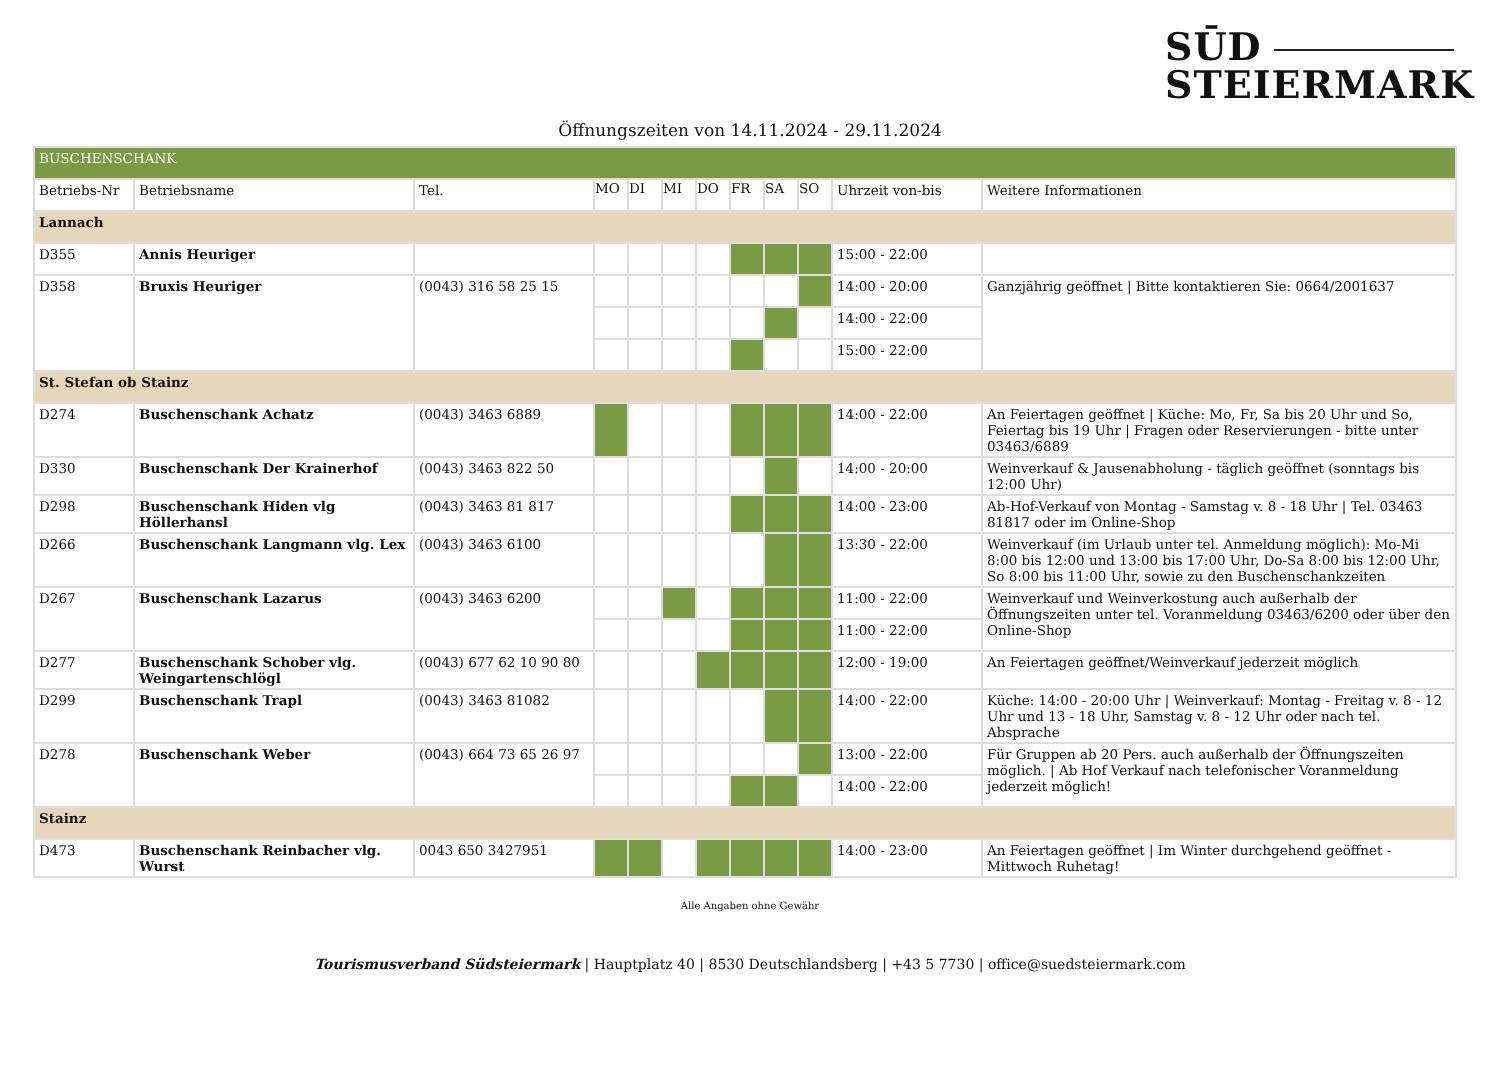SŪD
STEIERMARK
Öffnungszeiten von 14.11.2024 - 29.11.2024
| BUSCHENSCHANK | | | | | | | | | | | |
| Betriebs-Nr | Betriebsname | Tel. | MO | DI | MI | DO | FR | SA | SO | Uhrzeit von-bis | Weitere Informationen |
| Lannach | | | | | | | | | | | |
| D355 | Annis Heuriger | | | | | | | | | 15:00 - 22:00 | |
| D358 | Bruxis Heuriger | (0043) 316 58 25 15 | | | | | | | | 14:00 - 20:00 | Ganzjährig geöffnet / Bitte kontaktieren Sie: 0664/2001637 |
| | | | | | | | | | | 14:00 - 22:00 | |
| | | | | | | | | | | 15:00 - 22:00 | |
| St. Stefan ob Stainz | | | | | | | | | | | |
| D274 | Buschenschank Achatz | (0043) 3463 6889 | | | | | | | | 14:00 - 22:00 | An Feiertagen geöffnet / Küche: Mo, Fr, Sa bis 20 Uhr und So, Feiertag bis 19 Uhr / Fragen oder Reservierungen - bitte unter 03463/6889 |
| D330 | Buschenschank Der Krainerhof | (0043) 3463 822 50 | | | | | | | | 14:00 - 20:00 | Weinverkauf & Jausenabholung - täglich geöffnet (sonntags bis 12:00 Uhr) |
| D298 | Buschenschank Hiden vlg Höllerhansl | (0043) 3463 81 817 | | | | | | | | 14:00 - 23:00 | Ab-Hof-Verkauf von Montag - Samstag v. 8 - 18 Uhr / Tel. 03463 81817 oder im Online-Shop |
| D266 | Buschenschank Langmann vlg. Lex | (0043) 3463 6100 | | | | | | | | 13:30 - 22:00 | Weinverkauf (im Urlaub unter tel. Anmeldung möglich): Mo-Mi 8:00 bis 12:00 und 13:00 bis 17:00 Uhr, Do-Sa 8:00 bis 12:00 Uhr, So 8:00 bis 11:00 Uhr, sowie zu den Buschenschankzeiten |
| D267 | Buschenschank Lazarus | (0043) 3463 6200 | | | | | | | | 11:00 - 22:00 | Weinverkauf und Weinverkostung auch außerhalb der Öffnungszeiten unter tel. Voranmeldung 03463/6200 oder über den Online-Shop |
| | | | | | | | | | | 11:00 - 22:00 | |
| D277 | Buschenschank Schober vlg. Weingartenschlögl | (0043) 677 62 10 90 80 | | | | | | | | 12:00 - 19:00 | An Feiertagen geöffnet/Weinverkauf jederzeit möglich |
| D299 | Buschenschank Trapl | (0043) 3463 81082 | | | | | | | | 14:00 - 22:00 | Küche: 14:00 - 20:00 Uhr / Weinverkauf: Montag - Freitag v. 8 - 12 Uhr und 13 - 18 Uhr, Samstag v. 8 - 12 Uhr oder nach tel. Absprache |
| D278 | Buschenschank Weber | (0043) 664 73 65 26 97 | | | | | | | | 13:00 - 22:00 | Für Gruppen ab 20 Pers. auch außerhalb der Öffnungszeiten möglich. / Ab Hof Verkauf nach telefonischer Voranmeldung jederzeit möglich! |
| | | | | | | | | | | 14:00 - 22:00 | |
| Stainz | | | | | | | | | | | |
| D473 | Buschenschank Reinbacher vlg. Wurst | 0043 650 3427951 | | | | | | | | 14:00 - 23:00 | An Feiertagen geöffnet / Im Winter durchgehend geöffnet - Mittwoch Ruhetag! |
Alle Angaben ohne Gewähr
Tourismusverband Südsteiermark | Hauptplatz 40 | 8530 Deutschlandsberg | +43 5 7730 | office@suedsteiermark.com